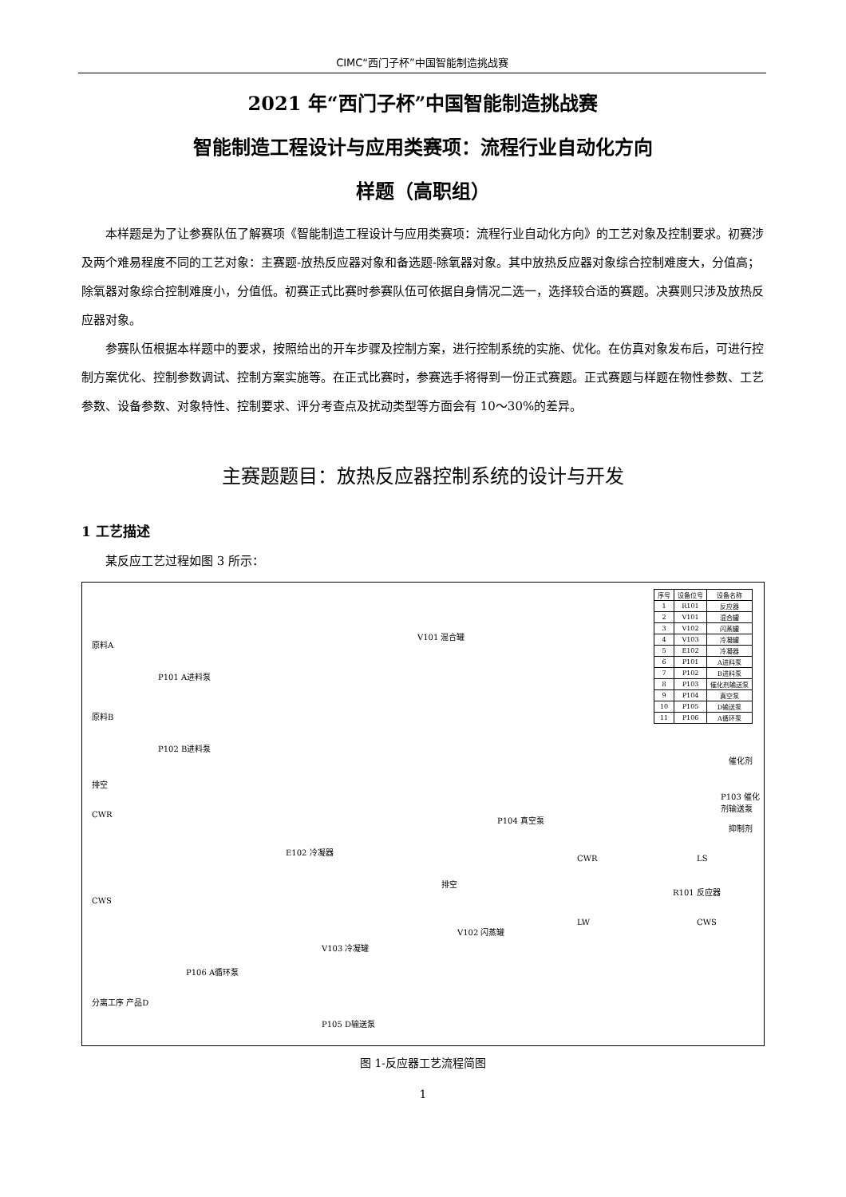CIMC“西门子杯”中国智能制造挑战赛
2021 年“西门子杯”中国智能制造挑战赛
智能制造工程设计与应用类赛项：流程行业自动化方向
样题（高职组）
本样题是为了让参赛队伍了解赛项《智能制造工程设计与应用类赛项：流程行业自动化方向》的工艺对象及控制要求。初赛涉及两个难易程度不同的工艺对象：主赛题-放热反应器对象和备选题-除氧器对象。其中放热反应器对象综合控制难度大，分值高；除氧器对象综合控制难度小，分值低。初赛正式比赛时参赛队伍可依据自身情况二选一，选择较合适的赛题。决赛则只涉及放热反应器对象。
参赛队伍根据本样题中的要求，按照给出的开车步骤及控制方案，进行控制系统的实施、优化。在仿真对象发布后，可进行控制方案优化、控制参数调试、控制方案实施等。在正式比赛时，参赛选手将得到一份正式赛题。正式赛题与样题在物性参数、工艺参数、设备参数、对象特性、控制要求、评分考查点及扰动类型等方面会有 10～30%的差异。
主赛题题目：放热反应器控制系统的设计与开发
1 工艺描述
某反应工艺过程如图 3 所示：
| 序号 | 设备位号 | 设备名称 |
| --- | --- | --- |
| 1 | R101 | 反应器 |
| 2 | V101 | 混合罐 |
| 3 | V102 | 闪蒸罐 |
| 4 | V103 | 冷凝罐 |
| 5 | E102 | 冷凝器 |
| 6 | P101 | A进料泵 |
| 7 | P102 | B进料泵 |
| 8 | P103 | 催化剂输送泵 |
| 9 | P104 | 真空泵 |
| 10 | P105 | D输送泵 |
| 11 | P106 | A循环泵 |
原料A
P101 A进料泵
V101 混合罐
原料B
P102 B进料泵
排空
CWR P104 真空泵
E102 冷凝器
排空
CWS
V103 冷凝罐
V102 闪蒸罐
P106 A循环泵
分离工序 产品D
P105 D输送泵
P103 催化剂输送泵
催化剂
抑制剂
CWR LS
R101 反应器
LW CWS
图 1-反应器工艺流程简图
1